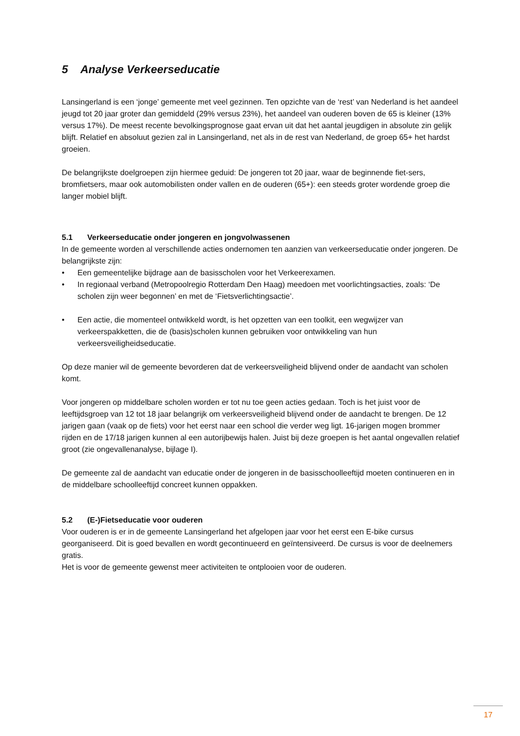5 Analyse Verkeerseducatie
Lansingerland is een ‘jonge’ gemeente met veel gezinnen. Ten opzichte van de ‘rest’ van Nederland is het aandeel jeugd tot 20 jaar groter dan gemiddeld (29% versus 23%), het aandeel van ouderen boven de 65 is kleiner (13% versus 17%). De meest recente bevolkingsprognose gaat ervan uit dat het aantal jeugdigen in absolute zin gelijk blijft. Relatief en absoluut gezien zal in Lansingerland, net als in de rest van Nederland, de groep 65+ het hardst groeien.
De belangrijkste doelgroepen zijn hiermee geduid: De jongeren tot 20 jaar, waar de beginnende fiet-sers, bromfietsers, maar ook automobilisten onder vallen en de ouderen (65+): een steeds groter wordende groep die langer mobiel blijft.
5.1 Verkeerseducatie onder jongeren en jongvolwassenen
In de gemeente worden al verschillende acties ondernomen ten aanzien van verkeerseducatie onder jongeren. De belangrijkste zijn:
• Een gemeentelijke bijdrage aan de basisscholen voor het Verkeerexamen.
• In regionaal verband (Metropoolregio Rotterdam Den Haag) meedoen met voorlichtingsacties, zoals: ‘De scholen zijn weer begonnen’ en met de ‘Fietsverlichtingsactie’.
• Een actie, die momenteel ontwikkeld wordt, is het opzetten van een toolkit, een wegwijzer van verkeerspakketten, die de (basis)scholen kunnen gebruiken voor ontwikkeling van hun verkeersveiligheidseducatie.
Op deze manier wil de gemeente bevorderen dat de verkeersveiligheid blijvend onder de aandacht van scholen komt.
Voor jongeren op middelbare scholen worden er tot nu toe geen acties gedaan. Toch is het juist voor de leeftijdsgroep van 12 tot 18 jaar belangrijk om verkeersveiligheid blijvend onder de aandacht te brengen. De 12 jarigen gaan (vaak op de fiets) voor het eerst naar een school die verder weg ligt. 16-jarigen mogen brommer rijden en de 17/18 jarigen kunnen al een autorijbewijs halen. Juist bij deze groepen is het aantal ongevallen relatief groot (zie ongevallenanalyse, bijlage I).
De gemeente zal de aandacht van educatie onder de jongeren in de basisschoolleeftijd moeten continueren en in de middelbare schoolleeftijd concreet kunnen oppakken.
5.2 (E-)Fietseducatie voor ouderen
Voor ouderen is er in de gemeente Lansingerland het afgelopen jaar voor het eerst een E-bike cursus georganiseerd. Dit is goed bevallen en wordt gecontinueerd en geïntensiveerd. De cursus is voor de deelnemers gratis.
Het is voor de gemeente gewenst meer activiteiten te ontplooien voor de ouderen.
17